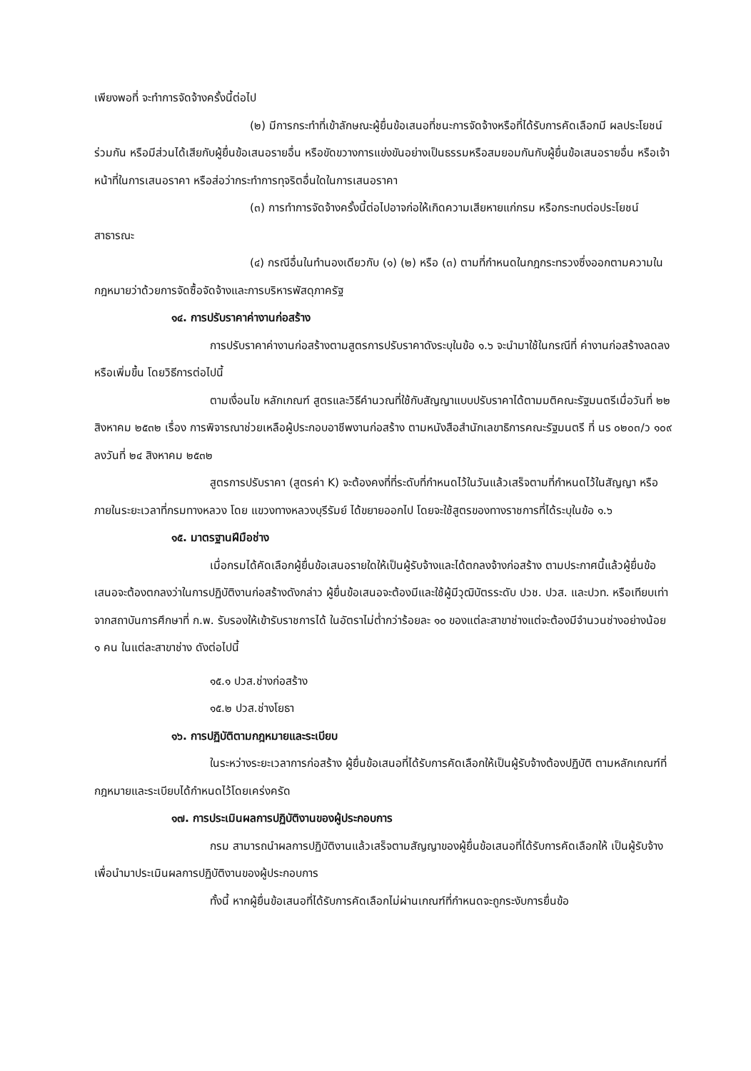เพียงพอที่ จะทำการจัดจ้างครั้งนี้ต่อไป
(๒) มีการกระทำที่เข้าลักษณะผู้ยื่นข้อเสนอที่ชนะการจัดจ้างหรือที่ได้รับการคัดเลือกมี ผลประโยชน์ร่วมกัน หรือมีส่วนได้เสียกับผู้ยื่นข้อเสนอรายอื่น หรือขัดขวางการแข่งขันอย่างเป็นธรรมหรือสมยอมกันกับผู้ยื่นข้อเสนอรายอื่น หรือเจ้าหน้าที่ในการเสนอราคา หรือส่อว่ากระทำการทุจริตอื่นใดในการเสนอราคา
(๓) การทำการจัดจ้างครั้งนี้ต่อไปอาจก่อให้เกิดความเสียหายแก่กรม หรือกระทบต่อประโยชน์สาธารณะ
(๔) กรณีอื่นในทำนองเดียวกับ (๑) (๒) หรือ (๓) ตามที่กำหนดในกฎกระทรวงซึ่งออกตามความในกฎหมายว่าด้วยการจัดซื้อจัดจ้างและการบริหารพัสดุภาครัฐ
๑๔. การปรับราคาค่างานก่อสร้าง
การปรับราคาค่างานก่อสร้างตามสูตรการปรับราคาดังระบุในข้อ ๑.๖ จะนำมาใช้ในกรณีที่ ค่างานก่อสร้างลดลงหรือเพิ่มขึ้น โดยวิธีการต่อไปนี้
ตามเงื่อนไข หลักเกณฑ์ สูตรและวิธีคำนวณที่ใช้กับสัญญาแบบปรับราคาได้ตามมติคณะรัฐมนตรีเมื่อวันที่ ๒๒ สิงหาคม ๒๕๓๒ เรื่อง การพิจารณาช่วยเหลือผู้ประกอบอาชีพงานก่อสร้าง ตามหนังสือสำนักเลขาธิการคณะรัฐมนตรี ที่ นร ๐๒๐๓/ว ๑๐๙ ลงวันที่ ๒๔ สิงหาคม ๒๕๓๒
สูตรการปรับราคา (สูตรค่า K) จะต้องคงที่ที่ระดับที่กำหนดไว้ในวันแล้วเสร็จตามที่กำหนดไว้ในสัญญา หรือภายในระยะเวลาที่กรมทางหลวง โดย แขวงทางหลวงบุรีรัมย์ ได้ขยายออกไป โดยจะใช้สูตรของทางราชการที่ได้ระบุในข้อ ๑.๖
๑๕. มาตรฐานฝีมือช่าง
เมื่อกรมได้คัดเลือกผู้ยื่นข้อเสนอรายใดให้เป็นผู้รับจ้างและได้ตกลงจ้างก่อสร้าง ตามประกาศนี้แล้วผู้ยื่นข้อเสนอจะต้องตกลงว่าในการปฏิบัติงานก่อสร้างดังกล่าว ผู้ยื่นข้อเสนอจะต้องมีและใช้ผู้มีวุฒิบัตรระดับ ปวช. ปวส. และปวท. หรือเทียบเท่าจากสถาบันการศึกษาที่ ก.พ. รับรองให้เข้ารับราชการได้ ในอัตราไม่ต่ำกว่าร้อยละ ๑๐ ของแต่ละสาขาช่างแต่จะต้องมีจำนวนช่างอย่างน้อย ๑ คน ในแต่ละสาขาช่าง ดังต่อไปนี้
๑๕.๑ ปวส.ช่างก่อสร้าง
๑๕.๒ ปวส.ช่างโยธา
๑๖. การปฏิบัติตามกฎหมายและระเบียบ
ในระหว่างระยะเวลาการก่อสร้าง ผู้ยื่นข้อเสนอที่ได้รับการคัดเลือกให้เป็นผู้รับจ้างต้องปฏิบัติ ตามหลักเกณฑ์ที่กฎหมายและระเบียบได้กำหนดไว้โดยเคร่งครัด
๑๗. การประเมินผลการปฏิบัติงานของผู้ประกอบการ
กรม สามารถนำผลการปฏิบัติงานแล้วเสร็จตามสัญญาของผู้ยื่นข้อเสนอที่ได้รับการคัดเลือกให้ เป็นผู้รับจ้างเพื่อนำมาประเมินผลการปฏิบัติงานของผู้ประกอบการ
ทั้งนี้ หากผู้ยื่นข้อเสนอที่ได้รับการคัดเลือกไม่ผ่านเกณฑ์ที่กำหนดจะถูกระงับการยื่นข้อ